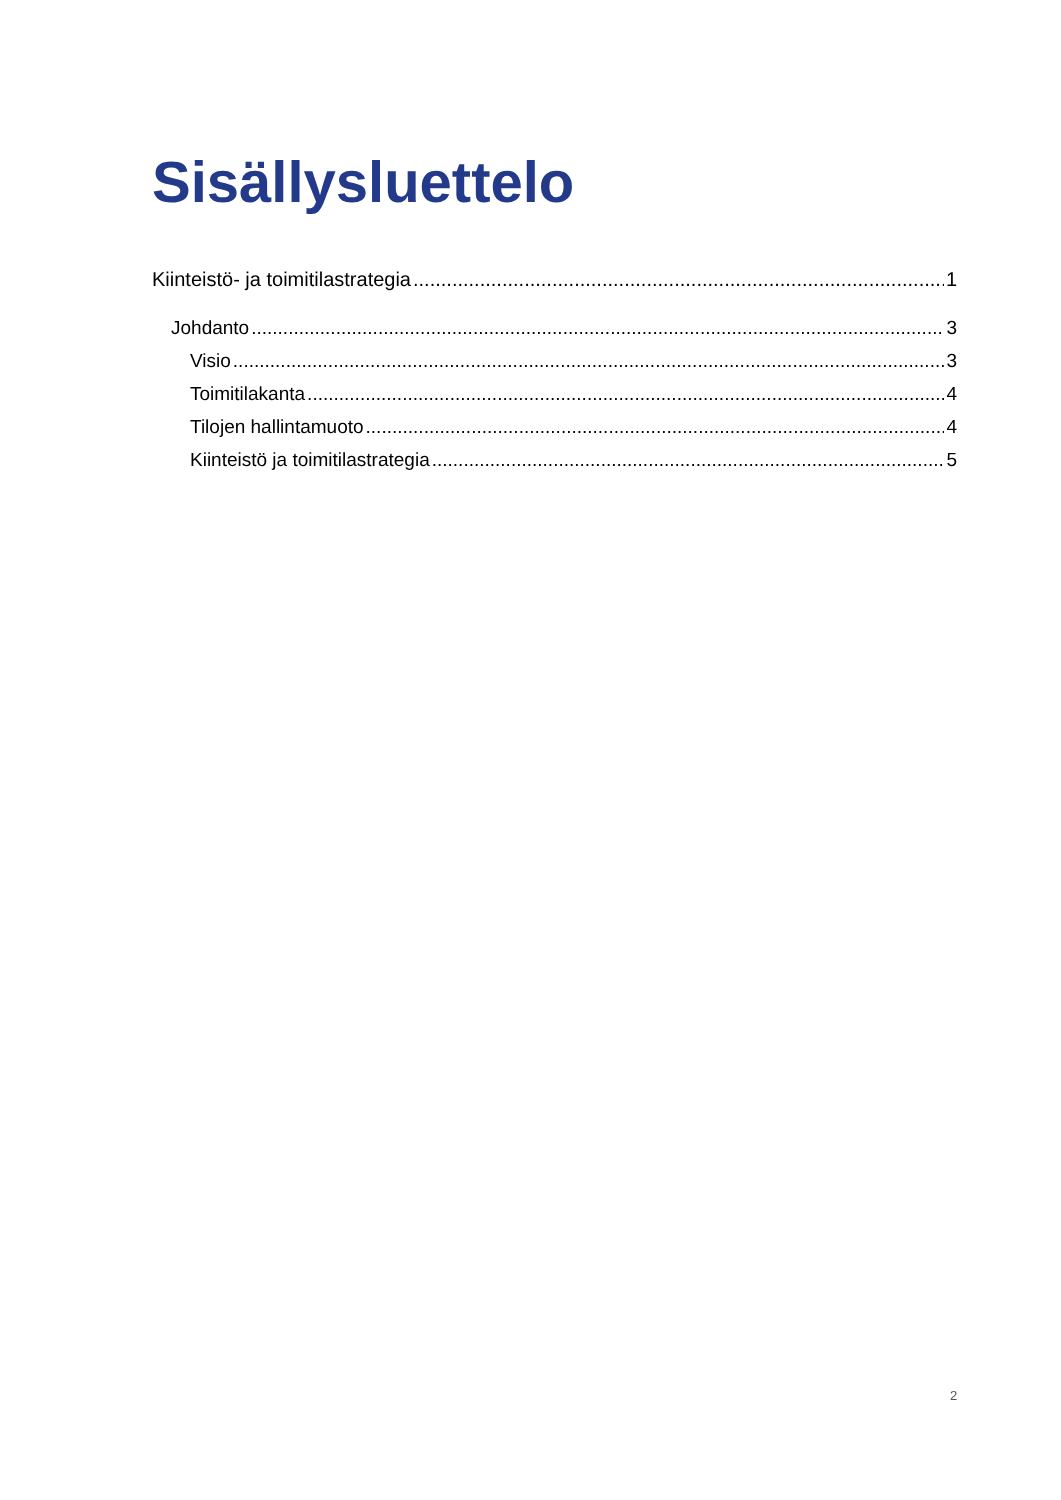Sisällysluettelo
Kiinteistö- ja toimitilastrategia 1
Johdanto 3
Visio 3
Toimitilakanta 4
Tilojen hallintamuoto 4
Kiinteistö ja toimitilastrategia 5
2